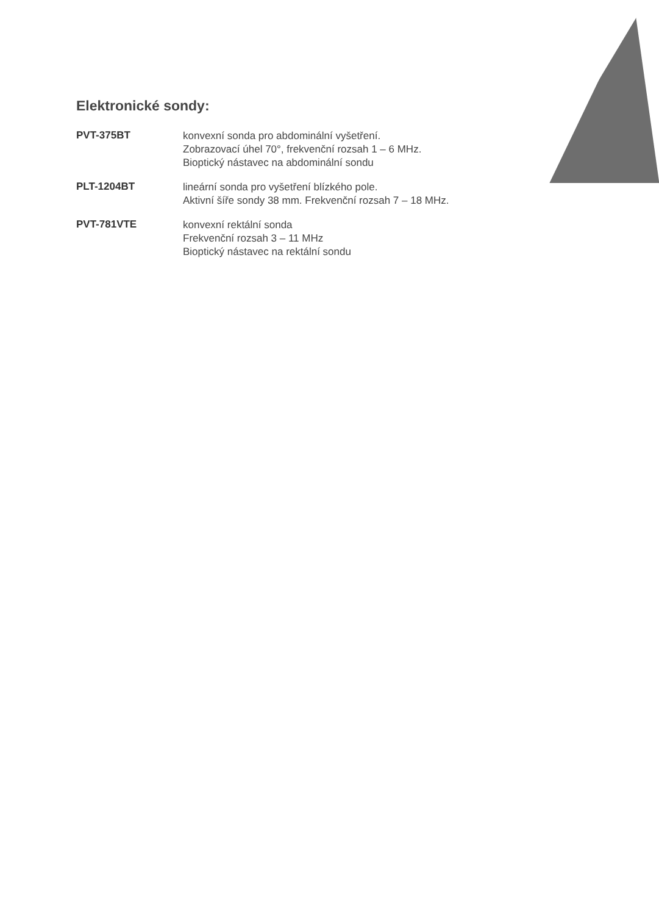Elektronické sondy:
| PVT-375BT | konvexní sonda pro abdominální vyšetření. Zobrazovací úhel 70°, frekvenční rozsah 1 – 6 MHz. Bioptický nástavec na abdominální sondu |
| PLT-1204BT | lineární sonda pro vyšetření blízkého pole. Aktivní šíře sondy 38 mm. Frekvenční rozsah 7 – 18 MHz. |
| PVT-781VTE | konvexní rektální sonda Frekvenční rozsah 3 – 11 MHz Bioptický nástavec na rektální sondu |